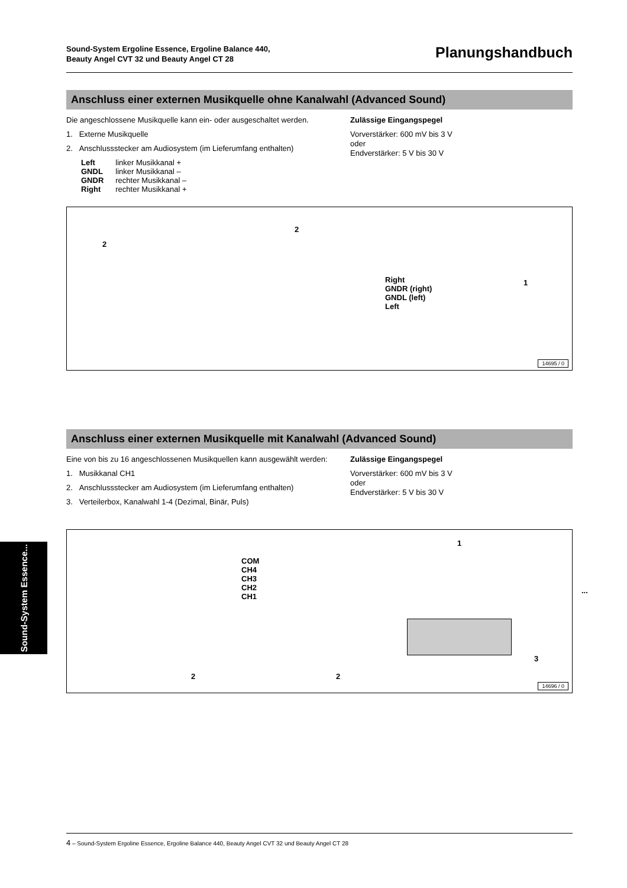Sound-System Ergoline Essence, Ergoline Balance 440,
Beauty Angel CVT 32 und Beauty Angel CT 28
Planungshandbuch
Anschluss einer externen Musikquelle ohne Kanalwahl (Advanced Sound)
Die angeschlossene Musikquelle kann ein- oder ausgeschaltet werden.
1. Externe Musikquelle
2. Anschlussstecker am Audiosystem (im Lieferumfang enthalten)
| Left | linker Musikkanal + |
| GNDL | linker Musikkanal – |
| GNDR | rechter Musikkanal – |
| Right | rechter Musikkanal + |
Zulässige Eingangspegel
Vorverstärker: 600 mV bis 3 V
oder
Endverstärker: 5 V bis 30 V
2
2
1
Right
GNDR (right)
GNDL (left)
Left
14695 / 0
Anschluss einer externen Musikquelle mit Kanalwahl (Advanced Sound)
Eine von bis zu 16 angeschlossenen Musikquellen kann ausgewählt werden:
1. Musikkanal CH1
2. Anschlussstecker am Audiosystem (im Lieferumfang enthalten)
3. Verteilerbox, Kanalwahl 1-4 (Dezimal, Binär, Puls)
Zulässige Eingangspegel
Vorverstärker: 600 mV bis 3 V
oder
Endverstärker: 5 V bis 30 V
COM
CH4
CH3
CH2
CH1
1
...
2 2
3
14696 / 0
Sound-System Essence...
4 – Sound-System Ergoline Essence, Ergoline Balance 440, Beauty Angel CVT 32 und Beauty Angel CT 28